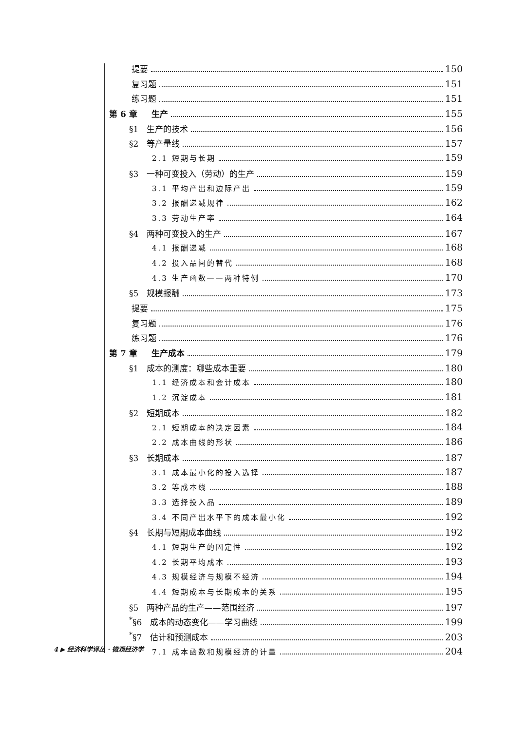提要 150
复习题 151
练习题 151
第 6 章 生产 155
§1 生产的技术 156
§2 等产量线 157
2.1 短期与长期 159
§3 一种可变投入（劳动）的生产 159
3.1 平均产出和边际产出 159
3.2 报酬递减规律 162
3.3 劳动生产率 164
§4 两种可变投入的生产 167
4.1 报酬递减 168
4.2 投入品间的替代 168
4.3 生产函数——两种特例 170
§5 规模报酬 173
提要 175
复习题 176
练习题 176
第 7 章 生产成本 179
§1 成本的测度：哪些成本重要 180
1.1 经济成本和会计成本 180
1.2 沉淀成本 181
§2 短期成本 182
2.1 短期成本的决定因素 184
2.2 成本曲线的形状 186
§3 长期成本 187
3.1 成本最小化的投入选择 187
3.2 等成本线 188
3.3 选择投入品 189
3.4 不同产出水平下的成本最小化 192
§4 长期与短期成本曲线 192
4.1 短期生产的固定性 192
4.2 长期平均成本 193
4.3 规模经济与规模不经济 194
4.4 短期成本与长期成本的关系 195
§5 两种产品的生产——范围经济 197
<sup>*</sup> §6 成本的动态变化——学习曲线 199
<sup>*</sup> §7 估计和预测成本 203
7.1 成本函数和规模经济的计量 204
4 ▶ 经济科学译丛 · 微观经济学